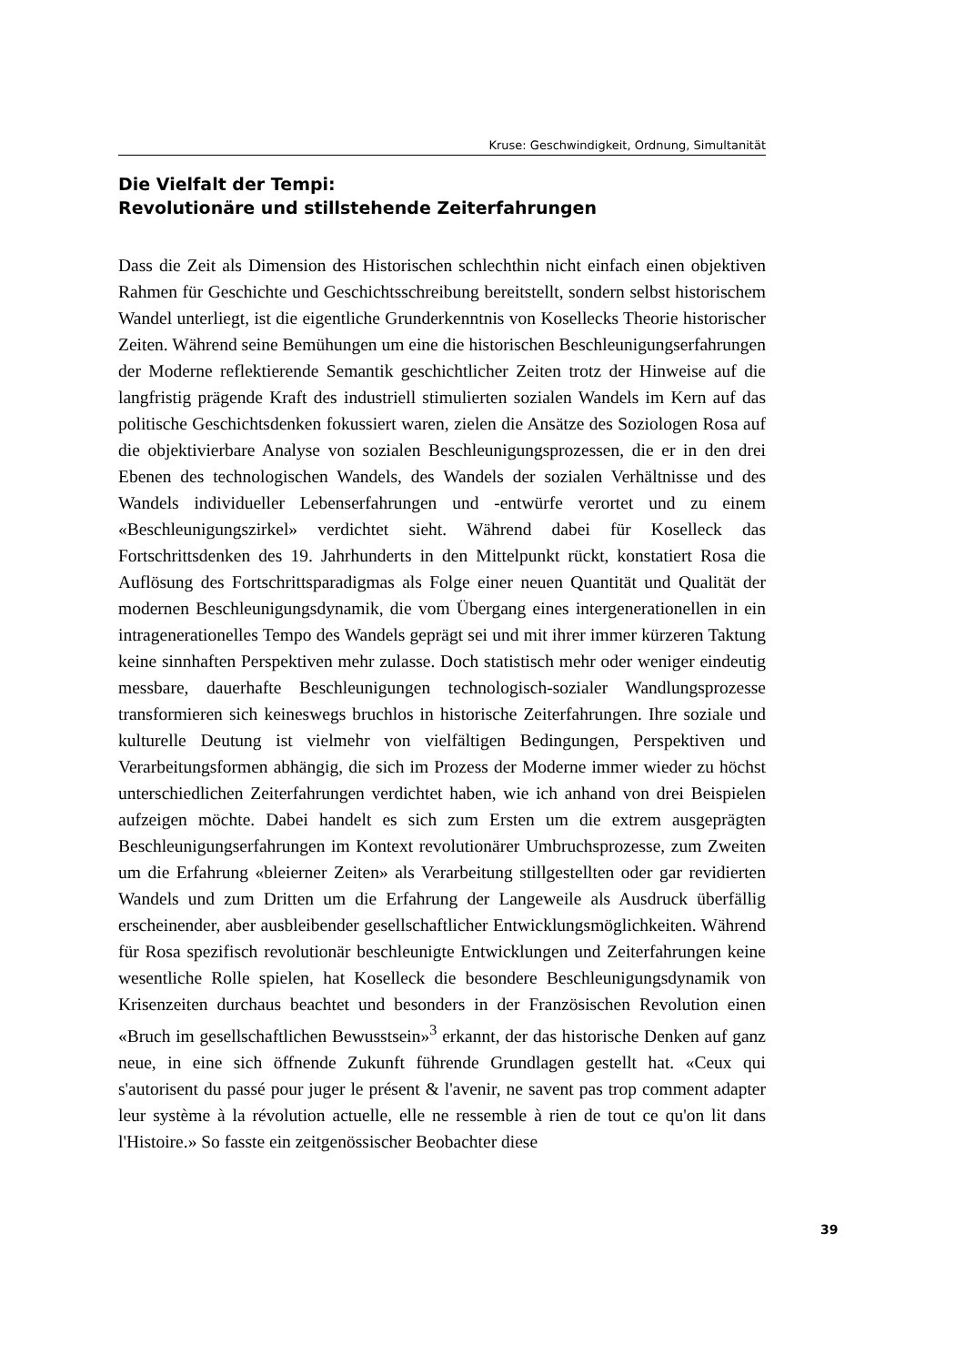Kruse: Geschwindigkeit, Ordnung, Simultanität
Die Vielfalt der Tempi:
Revolutionäre und stillstehende Zeiterfahrungen
Dass die Zeit als Dimension des Historischen schlechthin nicht einfach einen objektiven Rahmen für Geschichte und Geschichtsschreibung bereitstellt, sondern selbst historischem Wandel unterliegt, ist die eigentliche Grunderkenntnis von Kosellecks Theorie historischer Zeiten. Während seine Bemühungen um eine die historischen Beschleunigungserfahrungen der Moderne reflektierende Semantik geschichtlicher Zeiten trotz der Hinweise auf die langfristig prägende Kraft des industriell stimulierten sozialen Wandels im Kern auf das politische Geschichtsdenken fokussiert waren, zielen die Ansätze des Soziologen Rosa auf die objektivierbare Analyse von sozialen Beschleunigungsprozessen, die er in den drei Ebenen des technologischen Wandels, des Wandels der sozialen Verhältnisse und des Wandels individueller Lebenserfahrungen und -entwürfe verortet und zu einem «Beschleunigungszirkel» verdichtet sieht. Während dabei für Koselleck das Fortschrittsdenken des 19. Jahrhunderts in den Mittelpunkt rückt, konstatiert Rosa die Auflösung des Fortschrittsparadigmas als Folge einer neuen Quantität und Qualität der modernen Beschleunigungsdynamik, die vom Übergang eines intergenerationellen in ein intragenerationelles Tempo des Wandels geprägt sei und mit ihrer immer kürzeren Taktung keine sinnhaften Perspektiven mehr zulasse. Doch statistisch mehr oder weniger eindeutig messbare, dauerhafte Beschleunigungen technologisch-sozialer Wandlungsprozesse transformieren sich keineswegs bruchlos in historische Zeiterfahrungen. Ihre soziale und kulturelle Deutung ist vielmehr von vielfältigen Bedingungen, Perspektiven und Verarbeitungsformen abhängig, die sich im Prozess der Moderne immer wieder zu höchst unterschiedlichen Zeiterfahrungen verdichtet haben, wie ich anhand von drei Beispielen aufzeigen möchte. Dabei handelt es sich zum Ersten um die extrem ausgeprägten Beschleunigungserfahrungen im Kontext revolutionärer Umbruchsprozesse, zum Zweiten um die Erfahrung «bleierner Zeiten» als Verarbeitung stillgestellten oder gar revidierten Wandels und zum Dritten um die Erfahrung der Langeweile als Ausdruck überfällig erscheinender, aber ausbleibender gesellschaftlicher Entwicklungsmöglichkeiten. Während für Rosa spezifisch revolutionär beschleunigte Entwicklungen und Zeiterfahrungen keine wesentliche Rolle spielen, hat Koselleck die besondere Beschleunigungsdynamik von Krisenzeiten durchaus beachtet und besonders in der Französischen Revolution einen «Bruch im gesellschaftlichen Bewusstsein»<sup>3</sup> erkannt, der das historische Denken auf ganz neue, in eine sich öffnende Zukunft führende Grundlagen gestellt hat. «Ceux qui s'autorisent du passé pour juger le présent & l'avenir, ne savent pas trop comment adapter leur système à la révolution actuelle, elle ne ressemble à rien de tout ce qu'on lit dans l'Histoire.» So fasste ein zeitgenössischer Beobachter diese
39